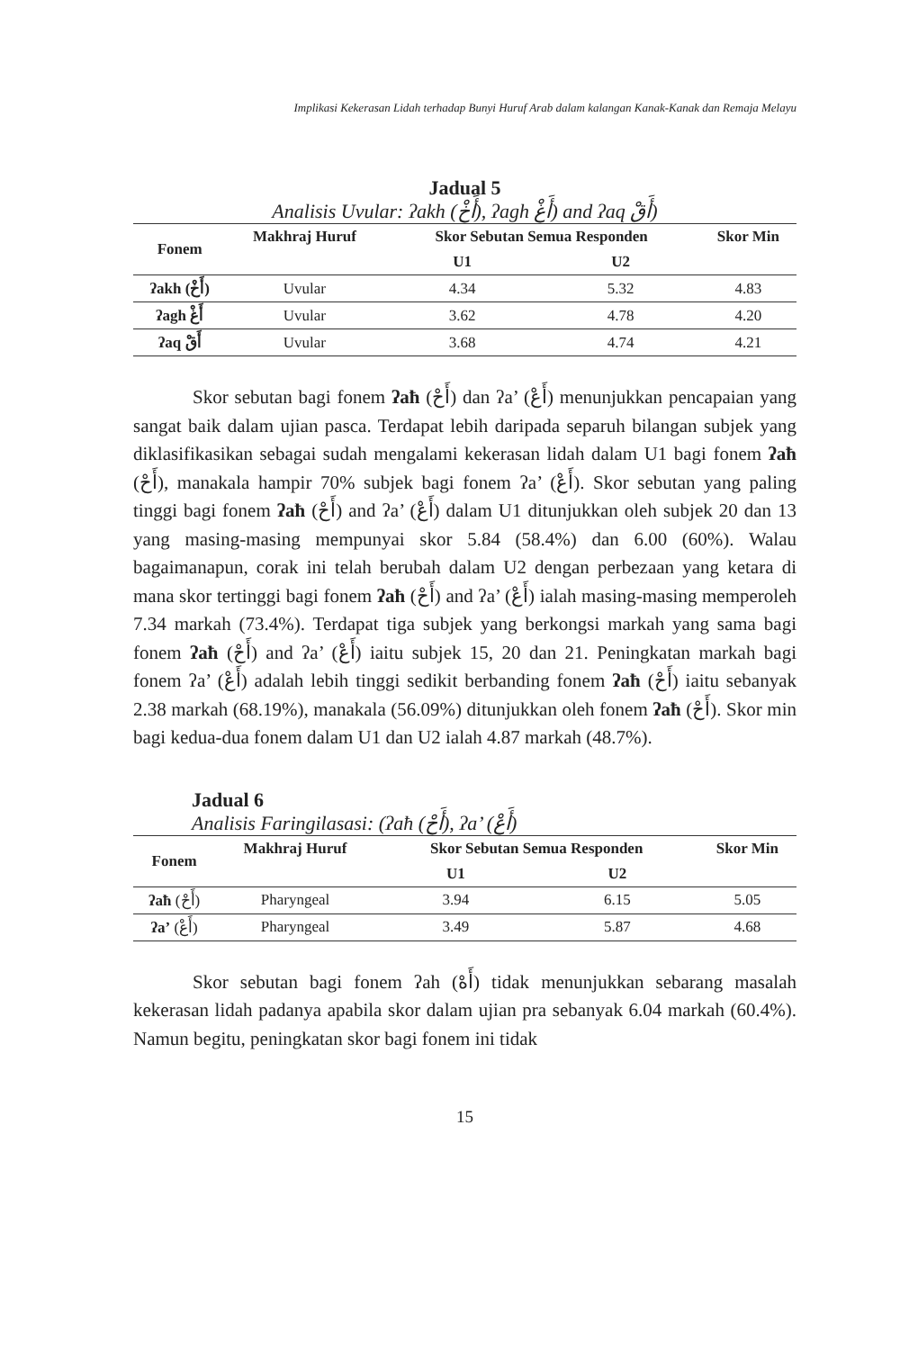Implikasi Kekerasan Lidah terhadap Bunyi Huruf Arab dalam kalangan Kanak-Kanak dan Remaja Melayu
Jadual 5
Analisis Uvular: ʔakh (أَخْ), ʔagh أَغْ) and ʔaq أَقْ)
| Fonem | Makhraj Huruf | Skor Sebutan Semua Responden | | Skor Min |
| --- | --- | --- | --- | --- |
| | | U1 | U2 | |
| ʔakh (أَخْ) | Uvular | 4.34 | 5.32 | 4.83 |
| ʔagh أَغْ | Uvular | 3.62 | 4.78 | 4.20 |
| ʔaq أَقْ | Uvular | 3.68 | 4.74 | 4.21 |
Skor sebutan bagi fonem ʔaħ (أَحْ) dan ʔa’ (أَعْ) menunjukkan pencapaian yang sangat baik dalam ujian pasca. Terdapat lebih daripada separuh bilangan subjek yang diklasifikasikan sebagai sudah mengalami kekerasan lidah dalam U1 bagi fonem ʔaħ (أَحْ), manakala hampir 70% subjek bagi fonem ʔa’ (أَعْ). Skor sebutan yang paling tinggi bagi fonem ʔaħ (أَحْ) and ʔa’ (أَعْ) dalam U1 ditunjukkan oleh subjek 20 dan 13 yang masing-masing mempunyai skor 5.84 (58.4%) dan 6.00 (60%). Walau bagaimanapun, corak ini telah berubah dalam U2 dengan perbezaan yang ketara di mana skor tertinggi bagi fonem ʔaħ (أَحْ) and ʔa’ (أَعْ) ialah masing-masing memperoleh 7.34 markah (73.4%). Terdapat tiga subjek yang berkongsi markah yang sama bagi fonem ʔaħ (أَحْ) and ʔa’ (أَعْ) iaitu subjek 15, 20 dan 21. Peningkatan markah bagi fonem ʔa’ (أَعْ) adalah lebih tinggi sedikit berbanding fonem ʔaħ (أَحْ) iaitu sebanyak 2.38 markah (68.19%), manakala (56.09%) ditunjukkan oleh fonem ʔaħ (أَحْ). Skor min bagi kedua-dua fonem dalam U1 dan U2 ialah 4.87 markah (48.7%).
Jadual 6
Analisis Faringilasasi: (ʔaħ (أَحْ), ʔa’ (أَعْ)
| Fonem | Makhraj Huruf | Skor Sebutan Semua Responden | | Skor Min |
| --- | --- | --- | --- | --- |
| | | U1 | U2 | |
| ʔaħ (أَحْ) | Pharyngeal | 3.94 | 6.15 | 5.05 |
| ʔa’ (أَعْ) | Pharyngeal | 3.49 | 5.87 | 4.68 |
Skor sebutan bagi fonem ʔah (أَهْ) tidak menunjukkan sebarang masalah kekerasan lidah padanya apabila skor dalam ujian pra sebanyak 6.04 markah (60.4%). Namun begitu, peningkatan skor bagi fonem ini tidak
15